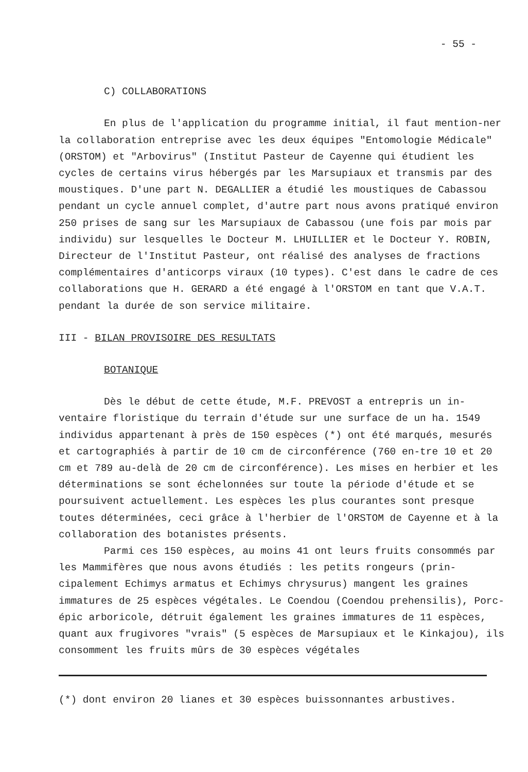- 55 -
C) COLLABORATIONS
En plus de l'application du programme initial, il faut mention-ner la collaboration entreprise avec les deux équipes "Entomologie Médicale" (ORSTOM) et "Arbovirus" (Institut Pasteur de Cayenne qui étudient les cycles de certains virus hébergés par les Marsupiaux et transmis par des moustiques. D'une part N. DEGALLIER a étudié les moustiques de Cabassou pendant un cycle annuel complet, d'autre part nous avons pratiqué environ 250 prises de sang sur les Marsupiaux de Cabassou (une fois par mois par individu) sur lesquelles le Docteur M. LHUILLIER et le Docteur Y. ROBIN, Directeur de l'Institut Pasteur, ont réalisé des analyses de fractions complémentaires d'anticorps viraux (10 types). C'est dans le cadre de ces collaborations que H. GERARD a été engagé à l'ORSTOM en tant que V.A.T. pendant la durée de son service militaire.
III - BILAN PROVISOIRE DES RESULTATS
BOTANIQUE
Dès le début de cette étude, M.F. PREVOST a entrepris un in-ventaire floristique du terrain d'étude sur une surface de un ha. 1549 individus appartenant à près de 150 espèces (*) ont été marqués, mesurés et cartographiés à partir de 10 cm de circonférence (760 en-tre 10 et 20 cm et 789 au-delà de 20 cm de circonférence). Les mises en herbier et les déterminations se sont échelonnées sur toute la période d'étude et se poursuivent actuellement. Les espèces les plus courantes sont presque toutes déterminées, ceci grâce à l'herbier de l'ORSTOM de Cayenne et à la collaboration des botanistes présents.
Parmi ces 150 espèces, au moins 41 ont leurs fruits consommés par les Mammifères que nous avons étudiés : les petits rongeurs (prin-cipalement Echimys armatus et Echimys chrysurus) mangent les graines immatures de 25 espèces végétales. Le Coendou (Coendou prehensilis), Porc-épic arboricole, détruit également les graines immatures de 11 espèces, quant aux frugivores "vrais" (5 espèces de Marsupiaux et le Kinkajou), ils consomment les fruits mûrs de 30 espèces végétales
(*) dont environ 20 lianes et 30 espèces buissonnantes arbustives.